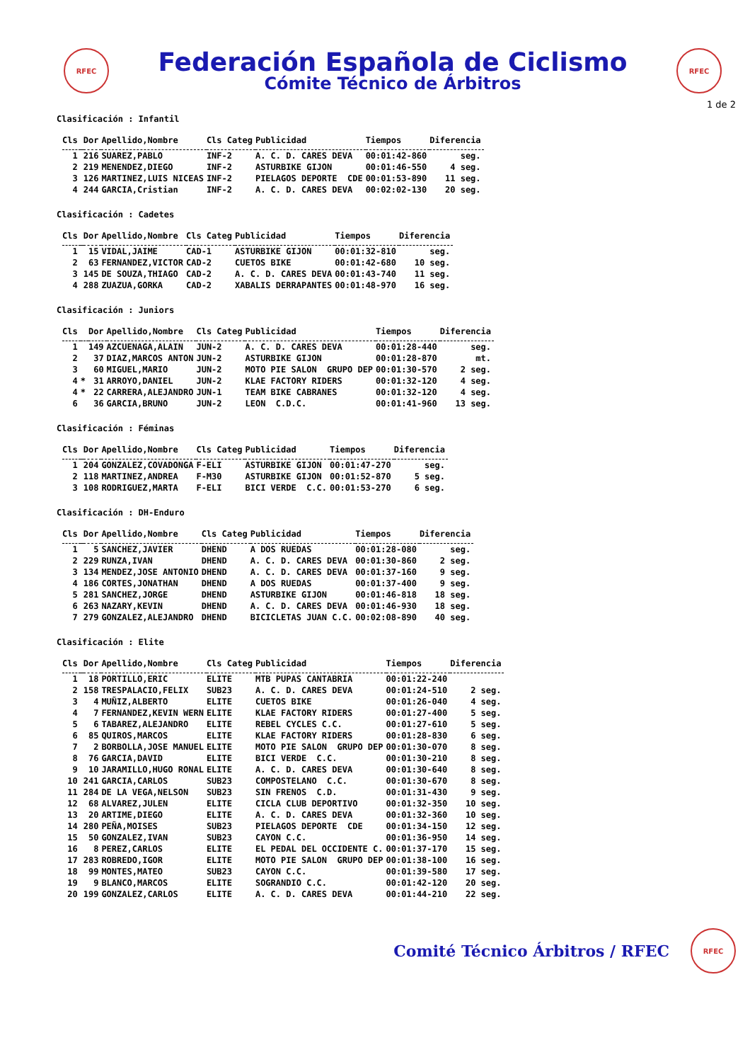RFEC
Federación Española de Ciclismo
Cómite Técnico de Árbitros
RFEC
1 de 2
Clasificación : Infantil
| Cls | | Dor | Apellido,Nombre | Cls Categ | Publicidad | Tiempos | Diferencia |
| --- | --- | --- | --- | --- | --- | --- | --- |
| 1 | | 216 | SUAREZ,PABLO | INF-2 | A. C. D. CARES DEVA | 00:01:42-860 | seg. |
| 2 | | 219 | MENENDEZ,DIEGO | INF-2 | ASTURBIKE GIJON | 00:01:46-550 | 4 seg. |
| 3 | | 126 | MARTINEZ,LUIS NICEAS | INF-2 | PIELAGOS DEPORTE CDE | 00:01:53-890 | 11 seg. |
| 4 | | 244 | GARCIA,Cristian | INF-2 | A. C. D. CARES DEVA | 00:02:02-130 | 20 seg. |
Clasificación : Cadetes
| Cls | | Dor | Apellido,Nombre | Cls Categ | Publicidad | Tiempos | Diferencia |
| --- | --- | --- | --- | --- | --- | --- | --- |
| 1 | | 15 | VIDAL,JAIME | CAD-1 | ASTURBIKE GIJON | 00:01:32-810 | seg. |
| 2 | | 63 | FERNANDEZ,VICTOR | CAD-2 | CUETOS BIKE | 00:01:42-680 | 10 seg. |
| 3 | | 145 | DE SOUZA,THIAGO | CAD-2 | A. C. D. CARES DEVA | 00:01:43-740 | 11 seg. |
| 4 | | 288 | ZUAZUA,GORKA | CAD-2 | XABALIS DERRAPANTES | 00:01:48-970 | 16 seg. |
Clasificación : Juniors
| Cls | | Dor | Apellido,Nombre | Cls Categ | Publicidad | Tiempos | Diferencia |
| --- | --- | --- | --- | --- | --- | --- | --- |
| 1 | | 149 | AZCUENAGA,ALAIN | JUN-2 | A. C. D. CARES DEVA | 00:01:28-440 | seg. |
| 2 | | 37 | DIAZ,MARCOS ANTON | JUN-2 | ASTURBIKE GIJON | 00:01:28-870 | mt. |
| 3 | | 60 | MIGUEL,MARIO | JUN-2 | MOTO PIE SALON GRUPO DEP | 00:01:30-570 | 2 seg. |
| 4 | * | 31 | ARROYO,DANIEL | JUN-2 | KLAE FACTORY RIDERS | 00:01:32-120 | 4 seg. |
| 4 | * | 22 | CARRERA,ALEJANDRO | JUN-1 | TEAM BIKE CABRANES | 00:01:32-120 | 4 seg. |
| 6 | | 36 | GARCIA,BRUNO | JUN-2 | LEON C.D.C. | 00:01:41-960 | 13 seg. |
Clasificación : Féminas
| Cls | | Dor | Apellido,Nombre | Cls Categ | Publicidad | Tiempos | Diferencia |
| --- | --- | --- | --- | --- | --- | --- | --- |
| 1 | | 204 | GONZALEZ,COVADONGA | F-ELI | ASTURBIKE GIJON | 00:01:47-270 | seg. |
| 2 | | 118 | MARTINEZ,ANDREA | F-M30 | ASTURBIKE GIJON | 00:01:52-870 | 5 seg. |
| 3 | | 108 | RODRIGUEZ,MARTA | F-ELI | BICI VERDE C.C. | 00:01:53-270 | 6 seg. |
Clasificación : DH-Enduro
| Cls | | Dor | Apellido,Nombre | Cls Categ | Publicidad | Tiempos | Diferencia |
| --- | --- | --- | --- | --- | --- | --- | --- |
| 1 | | 5 | SANCHEZ,JAVIER | DHEND | A DOS RUEDAS | 00:01:28-080 | seg. |
| 2 | | 229 | RUNZA,IVAN | DHEND | A. C. D. CARES DEVA | 00:01:30-860 | 2 seg. |
| 3 | | 134 | MENDEZ,JOSE ANTONIO | DHEND | A. C. D. CARES DEVA | 00:01:37-160 | 9 seg. |
| 4 | | 186 | CORTES,JONATHAN | DHEND | A DOS RUEDAS | 00:01:37-400 | 9 seg. |
| 5 | | 281 | SANCHEZ,JORGE | DHEND | ASTURBIKE GIJON | 00:01:46-818 | 18 seg. |
| 6 | | 263 | NAZARY,KEVIN | DHEND | A. C. D. CARES DEVA | 00:01:46-930 | 18 seg. |
| 7 | | 279 | GONZALEZ,ALEJANDRO | DHEND | BICICLETAS JUAN C.C. | 00:02:08-890 | 40 seg. |
Clasificación : Elite
| Cls | | Dor | Apellido,Nombre | Cls Categ | Publicidad | Tiempos | Diferencia |
| --- | --- | --- | --- | --- | --- | --- | --- |
| 1 | | 18 | PORTILLO,ERIC | ELITE | MTB PUPAS CANTABRIA | 00:01:22-240 | |
| 2 | | 158 | TRESPALACIO,FELIX | SUB23 | A. C. D. CARES DEVA | 00:01:24-510 | 2 seg. |
| 3 | | 4 | MUÑIZ,ALBERTO | ELITE | CUETOS BIKE | 00:01:26-040 | 4 seg. |
| 4 | | 7 | FERNANDEZ,KEVIN WERN | ELITE | KLAE FACTORY RIDERS | 00:01:27-400 | 5 seg. |
| 5 | | 6 | TABAREZ,ALEJANDRO | ELITE | REBEL CYCLES C.C. | 00:01:27-610 | 5 seg. |
| 6 | | 85 | QUIROS,MARCOS | ELITE | KLAE FACTORY RIDERS | 00:01:28-830 | 6 seg. |
| 7 | | 2 | BORBOLLA,JOSE MANUEL | ELITE | MOTO PIE SALON GRUPO DEP | 00:01:30-070 | 8 seg. |
| 8 | | 76 | GARCIA,DAVID | ELITE | BICI VERDE C.C. | 00:01:30-210 | 8 seg. |
| 9 | | 10 | JARAMILLO,HUGO RONAL | ELITE | A. C. D. CARES DEVA | 00:01:30-640 | 8 seg. |
| 10 | | 241 | GARCIA,CARLOS | SUB23 | COMPOSTELANO C.C. | 00:01:30-670 | 8 seg. |
| 11 | | 284 | DE LA VEGA,NELSON | SUB23 | SIN FRENOS C.D. | 00:01:31-430 | 9 seg. |
| 12 | | 68 | ALVAREZ,JULEN | ELITE | CICLA CLUB DEPORTIVO | 00:01:32-350 | 10 seg. |
| 13 | | 20 | ARTIME,DIEGO | ELITE | A. C. D. CARES DEVA | 00:01:32-360 | 10 seg. |
| 14 | | 280 | PEÑA,MOISES | SUB23 | PIELAGOS DEPORTE CDE | 00:01:34-150 | 12 seg. |
| 15 | | 50 | GONZALEZ,IVAN | SUB23 | CAYON C.C. | 00:01:36-950 | 14 seg. |
| 16 | | 8 | PEREZ,CARLOS | ELITE | EL PEDAL DEL OCCIDENTE C. | 00:01:37-170 | 15 seg. |
| 17 | | 283 | ROBREDO,IGOR | ELITE | MOTO PIE SALON GRUPO DEP | 00:01:38-100 | 16 seg. |
| 18 | | 99 | MONTES,MATEO | SUB23 | CAYON C.C. | 00:01:39-580 | 17 seg. |
| 19 | | 9 | BLANCO,MARCOS | ELITE | SOGRANDIO C.C. | 00:01:42-120 | 20 seg. |
| 20 | | 199 | GONZALEZ,CARLOS | ELITE | A. C. D. CARES DEVA | 00:01:44-210 | 22 seg. |
Comité Técnico Árbitros / RFEC
RFEC